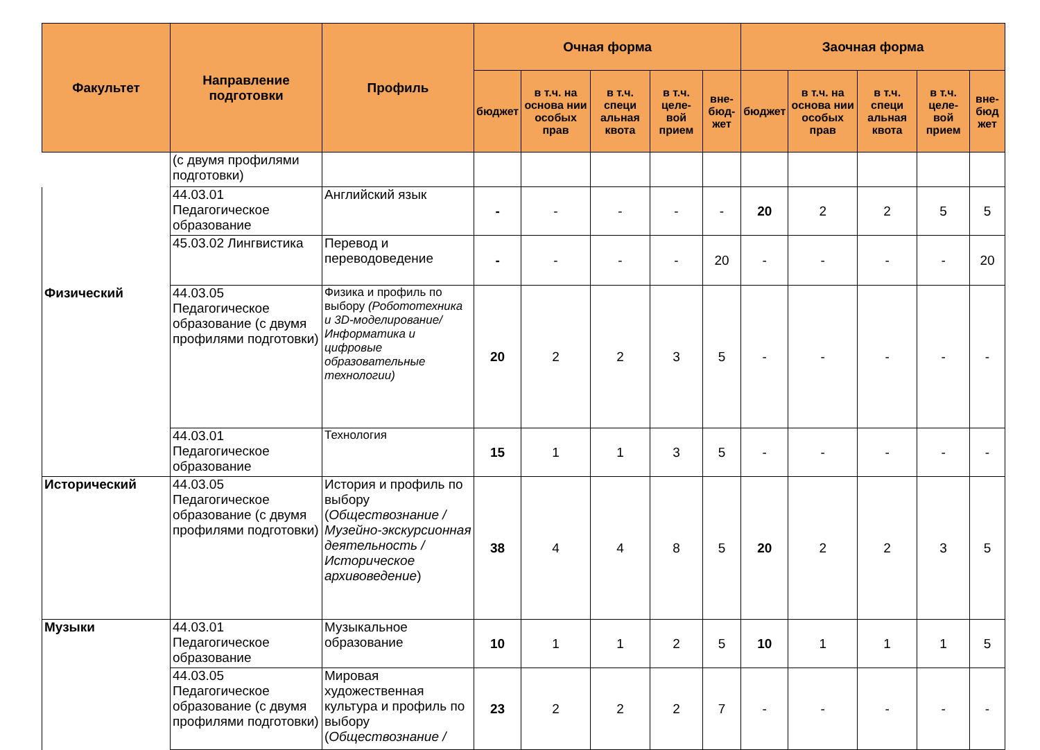| Факультет | Направление подготовки | Профиль | Очная форма | | | | | Заочная форма | | | | |
| --- | --- | --- | --- | --- | --- | --- | --- | --- | --- | --- | --- | --- |
| | | | бюджет | в т.ч. на основа нии особых прав | в т.ч. специ альная квота | в т.ч. целе-вой прием | вне-бюд-жет | бюджет | в т.ч. на основа нии особых прав | в т.ч. специ альная квота | в т.ч. целе-вой прием | вне-бюд жет |
| | (с двумя профилями подготовки) | | | | | | | | | | | |
| | 44.03.01 Педагогическое образование | Английский язык | - | - | - | - | - | 20 | 2 | 2 | 5 | 5 |
| | 45.03.02 Лингвистика | Перевод и переводоведение | - | - | - | - | 20 | - | - | - | - | 20 |
| Физический | 44.03.05 Педагогическое образование (с двумя профилями подготовки) | Физика и профиль по выбору (Робототехника и 3D-моделирование/ Информатика и цифровые образовательные технологии) | 20 | 2 | 2 | 3 | 5 | - | - | - | - | - |
| | 44.03.01 Педагогическое образование | Технология | 15 | 1 | 1 | 3 | 5 | - | - | - | - | - |
| Исторический | 44.03.05 Педагогическое образование (с двумя профилями подготовки) | История и профиль по выбору ( Обществознание / Музейно-экскурсионная деятельность / Историческое архивоведение ) | 38 | 4 | 4 | 8 | 5 | 20 | 2 | 2 | 3 | 5 |
| Музыки | 44.03.01 Педагогическое образование | Музыкальное образование | 10 | 1 | 1 | 2 | 5 | 10 | 1 | 1 | 1 | 5 |
| | 44.03.05 Педагогическое образование (с двумя профилями подготовки) | Мировая художественная культура и профиль по выбору ( Обществознание / | 23 | 2 | 2 | 2 | 7 | - | - | - | - | - |